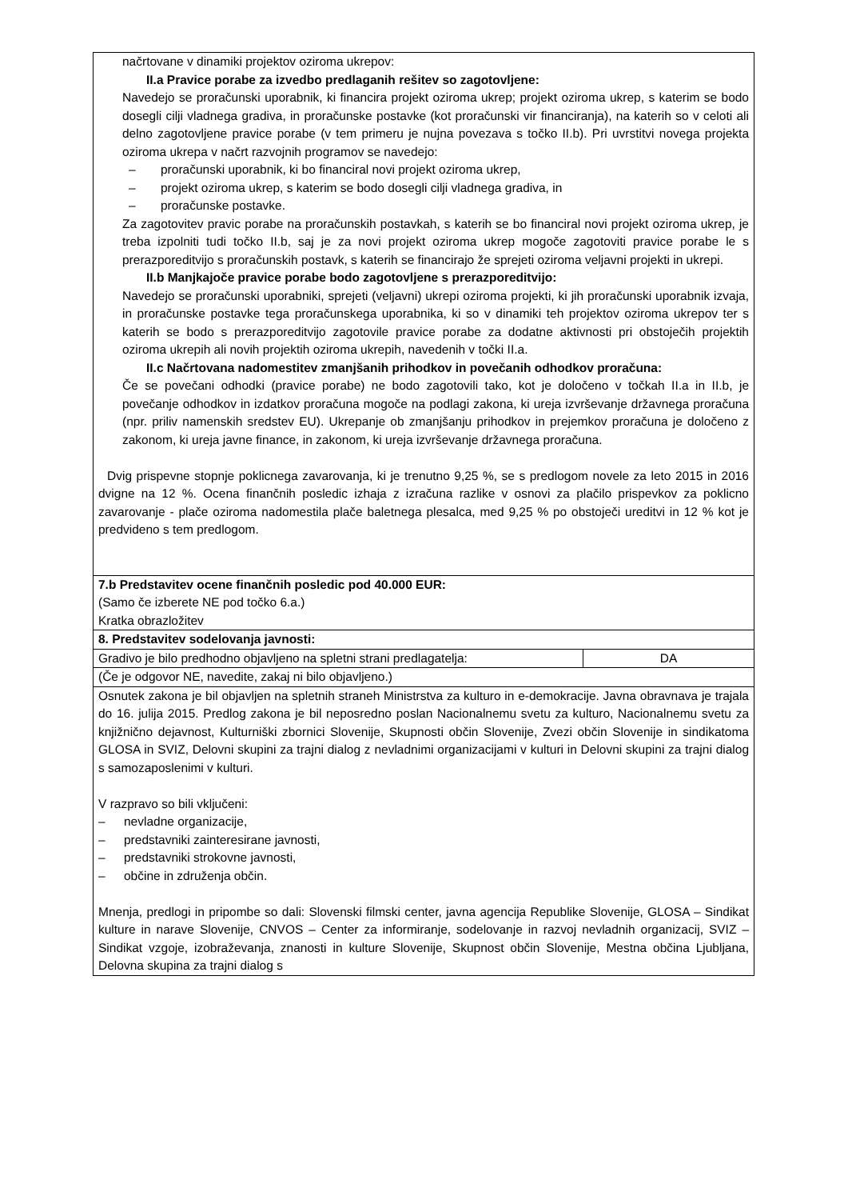| načrtovane v dinamiki projektov oziroma ukrepov: II.a Pravice porabe za izvedbo predlaganih rešitev so zagotovljene: Navedejo se proračunski uporabnik, ki financira projekt oziroma ukrep; projekt oziroma ukrep, s katerim se bodo dosegli cilji vladnega gradiva, in proračunske postavke (kot proračunski vir financiranja), na katerih so v celoti ali delno zagotovljene pravice porabe (v tem primeru je nujna povezava s točko II.b). Pri uvrstitvi novega projekta oziroma ukrepa v načrt razvojnih programov se navedejo: – proračunski uporabnik, ki bo financiral novi projekt oziroma ukrep, – projekt oziroma ukrep, s katerim se bodo dosegli cilji vladnega gradiva, in – proračunske postavke. Za zagotovitev pravic porabe na proračunskih postavkah, s katerih se bo financiral novi projekt oziroma ukrep, je treba izpolniti tudi točko II.b, saj je za novi projekt oziroma ukrep mogoče zagotoviti pravice porabe le s prerazporeditvijo s proračunskih postavk, s katerih se financirajo že sprejeti oziroma veljavni projekti in ukrepi. II.b Manjkajoče pravice porabe bodo zagotovljene s prerazporeditvijo: Navedejo se proračunski uporabniki, sprejeti (veljavni) ukrepi oziroma projekti, ki jih proračunski uporabnik izvaja, in proračunske postavke tega proračunskega uporabnika, ki so v dinamiki teh projektov oziroma ukrepov ter s katerih se bodo s prerazporeditvijo zagotovile pravice porabe za dodatne aktivnosti pri obstoječih projektih oziroma ukrepih ali novih projektih oziroma ukrepih, navedenih v točki II.a. II.c Načrtovana nadomestitev zmanjšanih prihodkov in povečanih odhodkov proračuna: Če se povečani odhodki (pravice porabe) ne bodo zagotovili tako, kot je določeno v točkah II.a in II.b, je povečanje odhodkov in izdatkov proračuna mogoče na podlagi zakona, ki ureja izvrševanje državnega proračuna (npr. priliv namenskih sredstev EU). Ukrepanje ob zmanjšanju prihodkov in prejemkov proračuna je določeno z zakonom, ki ureja javne finance, in zakonom, ki ureja izvrševanje državnega proračuna. Dvig prispevne stopnje poklicnega zavarovanja, ki je trenutno 9,25 %, se s predlogom novele za leto 2015 in 2016 dvigne na 12 %. Ocena finančnih posledic izhaja z izračuna razlike v osnovi za plačilo prispevkov za poklicno zavarovanje - plače oziroma nadomestila plače baletnega plesalca, med 9,25 % po obstoječi ureditvi in 12 % kot je predvideno s tem predlogom. | |
| 7.b Predstavitev ocene finančnih posledic pod 40.000 EUR: (Samo če izberete NE pod točko 6.a.) Kratka obrazložitev | |
| 8. Predstavitev sodelovanja javnosti: | |
| Gradivo je bilo predhodno objavljeno na spletni strani predlagatelja: | DA |
| (Če je odgovor NE, navedite, zakaj ni bilo objavljeno.) | |
| Osnutek zakona je bil objavljen na spletnih straneh Ministrstva za kulturo in e-demokracije. Javna obravnava je trajala do 16. julija 2015. Predlog zakona je bil neposredno poslan Nacionalnemu svetu za kulturo, Nacionalnemu svetu za knjižnično dejavnost, Kulturniški zbornici Slovenije, Skupnosti občin Slovenije, Zvezi občin Slovenije in sindikatoma GLOSA in SVIZ, Delovni skupini za trajni dialog z nevladnimi organizacijami v kulturi in Delovni skupini za trajni dialog s samozaposlenimi v kulturi. V razpravo so bili vključeni: – nevladne organizacije, – predstavniki zainteresirane javnosti, – predstavniki strokovne javnosti, – občine in združenja občin. Mnenja, predlogi in pripombe so dali: Slovenski filmski center, javna agencija Republike Slovenije, GLOSA – Sindikat kulture in narave Slovenije, CNVOS – Center za informiranje, sodelovanje in razvoj nevladnih organizacij, SVIZ – Sindikat vzgoje, izobraževanja, znanosti in kulture Slovenije, Skupnost občin Slovenije, Mestna občina Ljubljana, Delovna skupina za trajni dialog s | |